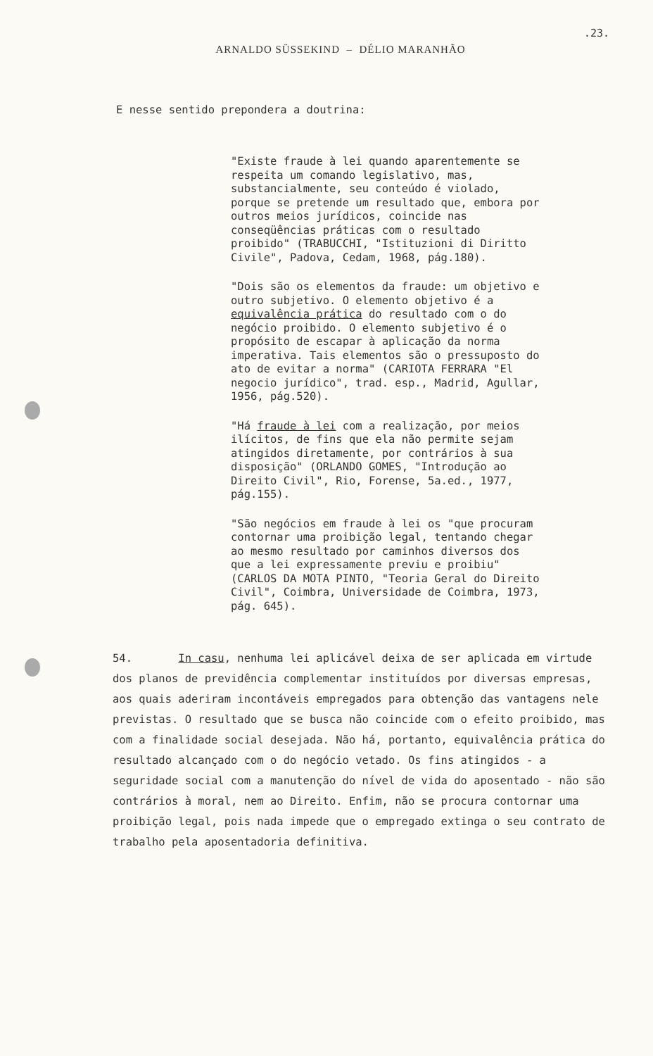.23.
ARNALDO SÜSSEKIND – DÉLIO MARANHÃO
E nesse sentido prepondera a doutrina:
"Existe fraude à lei quando aparentemente se respeita um comando legislativo, mas, substancialmente, seu conteúdo é violado, porque se pretende um resultado que, embora por outros meios jurídicos, coincide nas conseqüências práticas com o resultado proibido" (TRABUCCHI, "Istituzioni di Diritto Civile", Padova, Cedam, 1968, pág.180).
"Dois são os elementos da fraude: um objetivo e outro subjetivo. O elemento objetivo é a equivalência prática do resultado com o do negócio proibido. O elemento subjetivo é o propósito de escapar à aplicação da norma imperativa. Tais elementos são o pressuposto do ato de evitar a norma" (CARIOTA FERRARA "El negocio jurídico", trad. esp., Madrid, Agullar, 1956, pág.520).
"Há fraude à lei com a realização, por meios ilícitos, de fins que ela não permite sejam atingidos diretamente, por contrários à sua disposição" (ORLANDO GOMES, "Introdução ao Direito Civil", Rio, Forense, 5a.ed., 1977, pág.155).
"São negócios em fraude à lei os "que procuram contornar uma proibição legal, tentando chegar ao mesmo resultado por caminhos diversos dos que a lei expressamente previu e proibiu" (CARLOS DA MOTA PINTO, "Teoria Geral do Direito Civil", Coimbra, Universidade de Coimbra, 1973, pág. 645).
54. In casu, nenhuma lei aplicável deixa de ser aplicada em virtude dos planos de previdência complementar instituídos por diversas empresas, aos quais aderiram incontáveis empregados para obtenção das vantagens nele previstas. O resultado que se busca não coincide com o efeito proibido, mas com a finalidade social desejada. Não há, portanto, equivalência prática do resultado alcançado com o do negócio vetado. Os fins atingidos - a seguridade social com a manutenção do nível de vida do aposentado - não são contrários à moral, nem ao Direito. Enfim, não se procura contornar uma proibição legal, pois nada impede que o empregado extinga o seu contrato de trabalho pela aposentadoria definitiva.